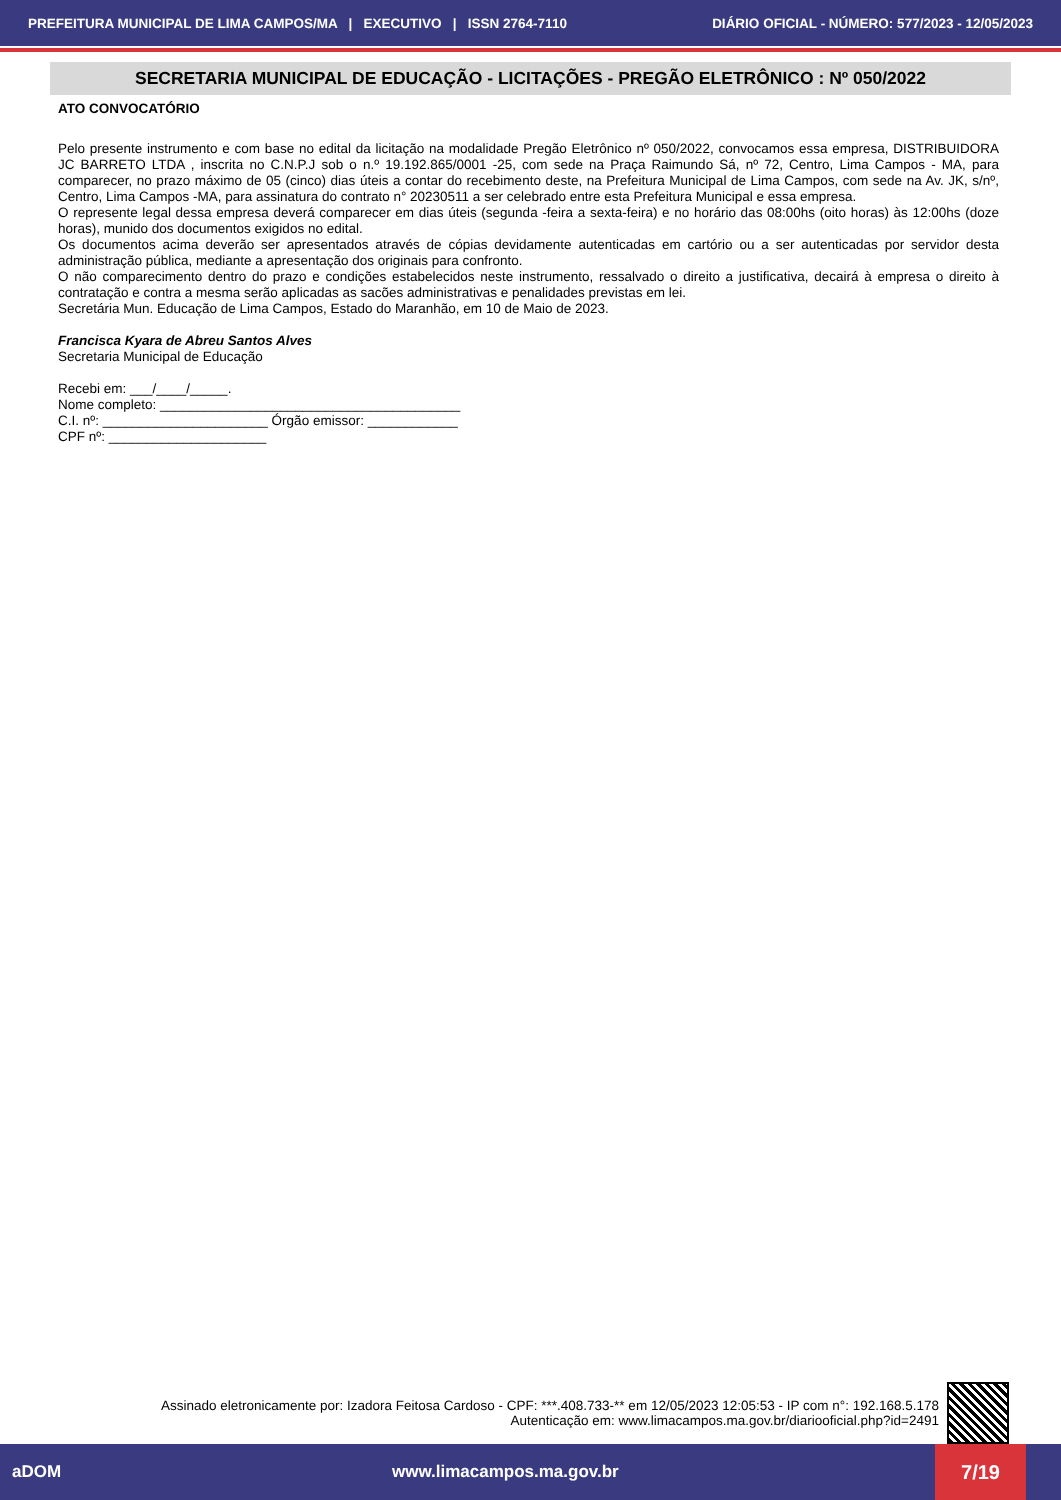PREFEITURA MUNICIPAL DE LIMA CAMPOS/MA | EXECUTIVO | ISSN 2764-7110 DIÁRIO OFICIAL - NÚMERO: 577/2023 - 12/05/2023
SECRETARIA MUNICIPAL DE EDUCAÇÃO - LICITAÇÕES - PREGÃO ELETRÔNICO : Nº 050/2022
ATO CONVOCATÓRIO
Pelo presente instrumento e com base no edital da licitação na modalidade Pregão Eletrônico nº 050/2022, convocamos essa empresa, DISTRIBUIDORA JC BARRETO LTDA , inscrita no C.N.P.J sob o n.º 19.192.865/0001 -25, com sede na Praça Raimundo Sá, nº 72, Centro, Lima Campos - MA, para comparecer, no prazo máximo de 05 (cinco) dias úteis a contar do recebimento deste, na Prefeitura Municipal de Lima Campos, com sede na Av. JK, s/nº, Centro, Lima Campos -MA, para assinatura do contrato n° 20230511 a ser celebrado entre esta Prefeitura Municipal e essa empresa.
O represente legal dessa empresa deverá comparecer em dias úteis (segunda -feira a sexta-feira) e no horário das 08:00hs (oito horas) às 12:00hs (doze horas), munido dos documentos exigidos no edital.
Os documentos acima deverão ser apresentados através de cópias devidamente autenticadas em cartório ou a ser autenticadas por servidor desta administração pública, mediante a apresentação dos originais para confronto.
O não comparecimento dentro do prazo e condições estabelecidos neste instrumento, ressalvado o direito a justificativa, decairá à empresa o direito à contratação e contra a mesma serão aplicadas as sacões administrativas e penalidades previstas em lei.
Secretária Mun. Educação de Lima Campos, Estado do Maranhão, em 10 de Maio de 2023.
Francisca Kyara de Abreu Santos Alves
Secretaria Municipal de Educação
Recebi em: ___/____/_____.
Nome completo: ________________________________________
C.I. nº: ______________________ Órgão emissor: ____________
CPF nº: _____________________
Assinado eletronicamente por: Izadora Feitosa Cardoso - CPF: ***.408.733-** em 12/05/2023 12:05:53 - IP com n°: 192.168.5.178
Autenticação em: www.limacampos.ma.gov.br/diariooficial.php?id=2491
aDOM www.limacampos.ma.gov.br 7/19